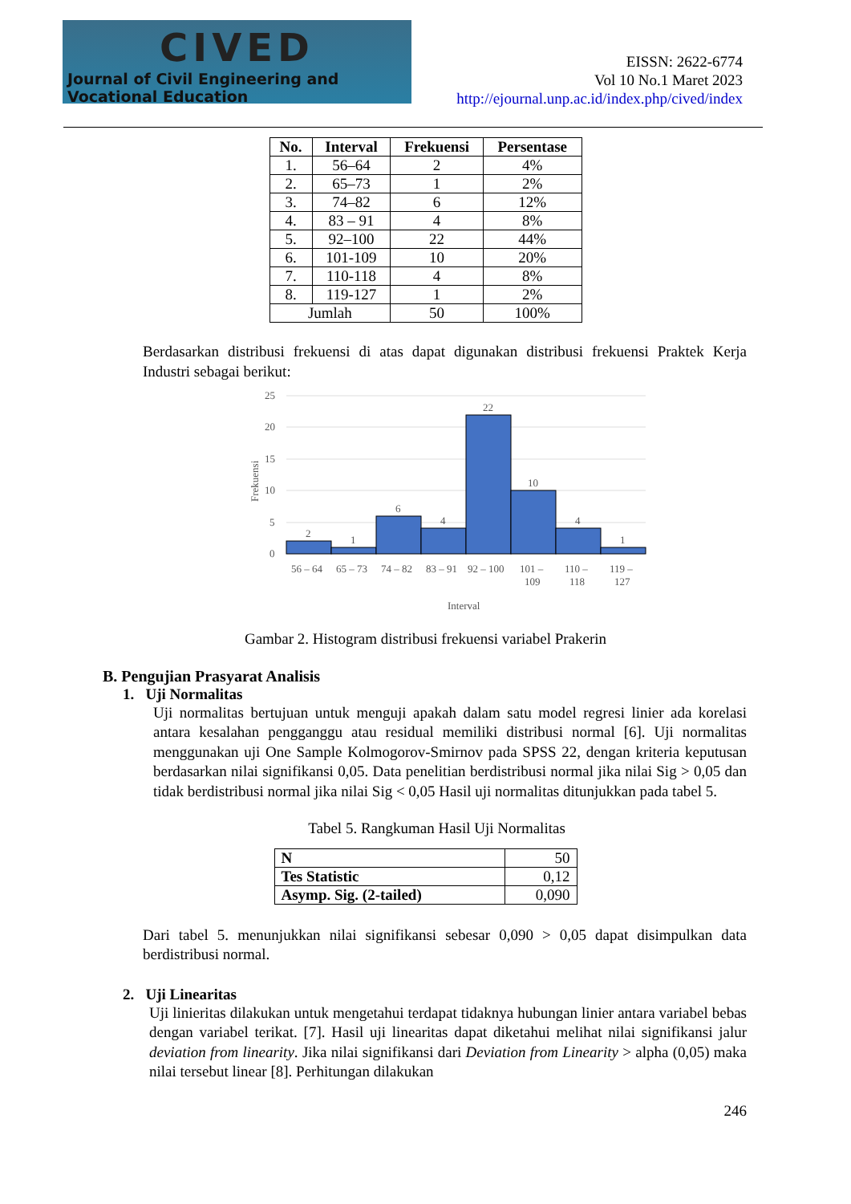CIVED
Journal of Civil Engineering and Vocational Education
EISSN: 2622-6774
Vol 10 No.1 Maret 2023
http://ejournal.unp.ac.id/index.php/cived/index
| No. | Interval | Frekuensi | Persentase |
| --- | --- | --- | --- |
| 1. | 56–64 | 2 | 4% |
| 2. | 65–73 | 1 | 2% |
| 3. | 74–82 | 6 | 12% |
| 4. | 83 – 91 | 4 | 8% |
| 5. | 92–100 | 22 | 44% |
| 6. | 101-109 | 10 | 20% |
| 7. | 110-118 | 4 | 8% |
| 8. | 119-127 | 1 | 2% |
| Jumlah | | 50 | 100% |
Berdasarkan distribusi frekuensi di atas dapat digunakan distribusi frekuensi Praktek Kerja Industri sebagai berikut:
25
20
15
10
5
0
Frekuensi
2
1
6
4
22
10
4
1
56 – 64
65 – 73
74 – 82
83 – 91
92 – 100
101 –
109
110 –
118
119 –
127
Interval
Gambar 2. Histogram distribusi frekuensi variabel Prakerin
B. Pengujian Prasyarat Analisis
1. Uji Normalitas
Uji normalitas bertujuan untuk menguji apakah dalam satu model regresi linier ada korelasi antara kesalahan pengganggu atau residual memiliki distribusi normal [6]. Uji normalitas menggunakan uji One Sample Kolmogorov-Smirnov pada SPSS 22, dengan kriteria keputusan berdasarkan nilai signifikansi 0,05. Data penelitian berdistribusi normal jika nilai Sig > 0,05 dan tidak berdistribusi normal jika nilai Sig < 0,05 Hasil uji normalitas ditunjukkan pada tabel 5.
Tabel 5. Rangkuman Hasil Uji Normalitas
| N | 50 |
| Tes Statistic | 0,12 |
| Asymp. Sig. (2-tailed) | 0,090 |
Dari tabel 5. menunjukkan nilai signifikansi sebesar 0,090 > 0,05 dapat disimpulkan data berdistribusi normal.
2. Uji Linearitas
Uji linieritas dilakukan untuk mengetahui terdapat tidaknya hubungan linier antara variabel bebas dengan variabel terikat. [7]. Hasil uji linearitas dapat diketahui melihat nilai signifikansi jalur deviation from linearity. Jika nilai signifikansi dari Deviation from Linearity > alpha (0,05) maka nilai tersebut linear [8]. Perhitungan dilakukan
246